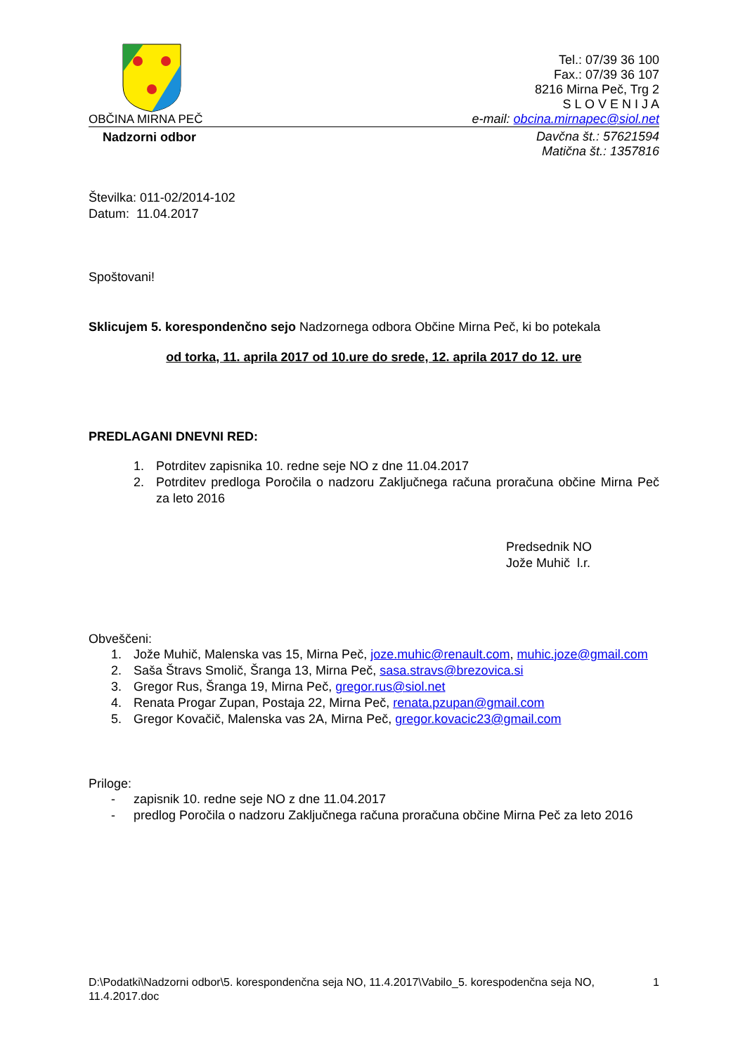OBČINA MIRNA PEČ
Tel.: 07/39 36 100
Fax.: 07/39 36 107
8216 Mirna Peč, Trg 2
S L O V E N I J A
e-mail: obcina.mirnapec@siol.net
Nadzorni odbor
Davčna št.: 57621594
Matična št.: 1357816
Številka: 011-02/2014-102
Datum: 11.04.2017
Spoštovani!
Sklicujem 5. korespondenčno sejo Nadzornega odbora Občine Mirna Peč, ki bo potekala
od torka, 11. aprila 2017 od 10.ure do srede, 12. aprila 2017 do 12. ure
PREDLAGANI DNEVNI RED:
1. Potrditev zapisnika 10. redne seje NO z dne 11.04.2017
2. Potrditev predloga Poročila o nadzoru Zaključnega računa proračuna občine Mirna Peč za leto 2016
Predsednik NO
Jože Muhič l.r.
Obveščeni:
1. Jože Muhič, Malenska vas 15, Mirna Peč, joze.muhic@renault.com, muhic.joze@gmail.com
2. Saša Štravs Smolič, Šranga 13, Mirna Peč, sasa.stravs@brezovica.si
3. Gregor Rus, Šranga 19, Mirna Peč, gregor.rus@siol.net
4. Renata Progar Zupan, Postaja 22, Mirna Peč, renata.pzupan@gmail.com
5. Gregor Kovačič, Malenska vas 2A, Mirna Peč, gregor.kovacic23@gmail.com
Priloge:
- zapisnik 10. redne seje NO z dne 11.04.2017
- predlog Poročila o nadzoru Zaključnega računa proračuna občine Mirna Peč za leto 2016
D:\Podatki\Nadzorni odbor\5. korespondenčna seja NO, 11.4.2017\Vabilo_5. korespodenčna seja NO, 11.4.2017.doc 1